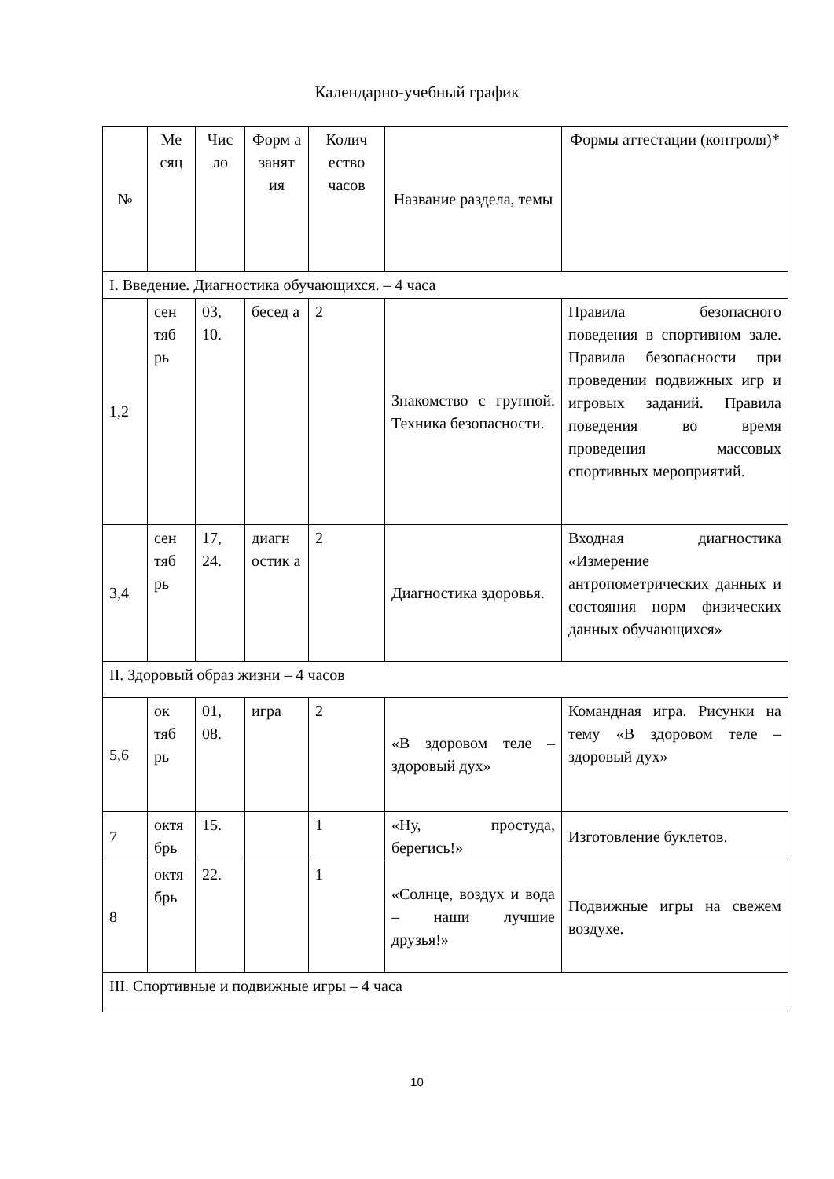Календарно-учебный график
| № | Ме сяц | Чис ло | Форм а занят ия | Колич ество часов | Название раздела, темы | Формы аттестации (контроля)* |
| --- | --- | --- | --- | --- | --- | --- |
| I. Введение. Диагностика обучающихся. – 4 часа | | | | | | |
| 1,2 | сен тяб рь | 03, 10. | бесед а | 2 | Знакомство с группой. Техника безопасности. | Правила безопасного поведения в спортивном зале. Правила безопасности при проведении подвижных игр и игровых заданий. Правила поведения во время проведения массовых спортивных мероприятий. |
| 3,4 | сен тяб рь | 17, 24. | диагн остик а | 2 | Диагностика здоровья. | Входная диагностика «Измерение антропометрических данных и состояния норм физических данных обучающихся» |
| II. Здоровый образ жизни – 4 часов | | | | | | |
| 5,6 | ок тяб рь | 01, 08. | игра | 2 | «В здоровом теле – здоровый дух» | Командная игра. Рисунки на тему «В здоровом теле – здоровый дух» |
| 7 | октя брь | 15. | | 1 | «Ну, простуда, берегись!» | Изготовление буклетов. |
| 8 | октя брь | 22. | | 1 | «Солнце, воздух и вода – наши лучшие друзья!» | Подвижные игры на свежем воздухе. |
| III. Спортивные и подвижные игры – 4 часа | | | | | | |
10